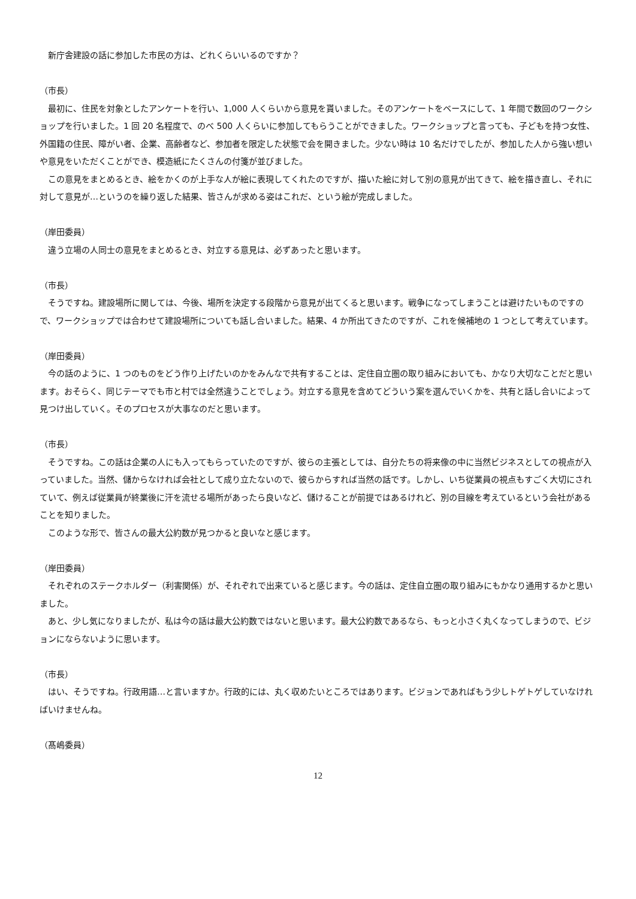新庁舎建設の話に参加した市民の方は、どれくらいいるのですか？
（市長）
　最初に、住民を対象としたアンケートを行い、1,000 人くらいから意見を貰いました。そのアンケートをベースにして、1 年間で数回のワークショップを行いました。1 回 20 名程度で、のべ 500 人くらいに参加してもらうことができました。ワークショップと言っても、子どもを持つ女性、外国籍の住民、障がい者、企業、高齢者など、参加者を限定した状態で会を開きました。少ない時は 10 名だけでしたが、参加した人から強い想いや意見をいただくことができ、模造紙にたくさんの付箋が並びました。
　この意見をまとめるとき、絵をかくのが上手な人が絵に表現してくれたのですが、描いた絵に対して別の意見が出てきて、絵を描き直し、それに対して意見が…というのを繰り返した結果、皆さんが求める姿はこれだ、という絵が完成しました。
（岸田委員）
　違う立場の人同士の意見をまとめるとき、対立する意見は、必ずあったと思います。
（市長）
　そうですね。建設場所に関しては、今後、場所を決定する段階から意見が出てくると思います。戦争になってしまうことは避けたいものですので、ワークショップでは合わせて建設場所についても話し合いました。結果、4 か所出てきたのですが、これを候補地の 1 つとして考えています。
（岸田委員）
　今の話のように、1 つのものをどう作り上げたいのかをみんなで共有することは、定住自立圏の取り組みにおいても、かなり大切なことだと思います。おそらく、同じテーマでも市と村では全然違うことでしょう。対立する意見を含めてどういう案を選んでいくかを、共有と話し合いによって見つけ出していく。そのプロセスが大事なのだと思います。
（市長）
　そうですね。この話は企業の人にも入ってもらっていたのですが、彼らの主張としては、自分たちの将来像の中に当然ビジネスとしての視点が入っていました。当然、儲からなければ会社として成り立たないので、彼らからすれば当然の話です。しかし、いち従業員の視点もすごく大切にされていて、例えば従業員が終業後に汗を流せる場所があったら良いなど、儲けることが前提ではあるけれど、別の目線を考えているという会社があることを知りました。
　このような形で、皆さんの最大公約数が見つかると良いなと感じます。
（岸田委員）
　それぞれのステークホルダー（利害関係）が、それぞれで出来ていると感じます。今の話は、定住自立圏の取り組みにもかなり通用するかと思いました。
　あと、少し気になりましたが、私は今の話は最大公約数ではないと思います。最大公約数であるなら、もっと小さく丸くなってしまうので、ビジョンにならないように思います。
（市長）
　はい、そうですね。行政用語…と言いますか。行政的には、丸く収めたいところではあります。ビジョンであればもう少しトゲトゲしていなければいけませんね。
（髙嶋委員）
12